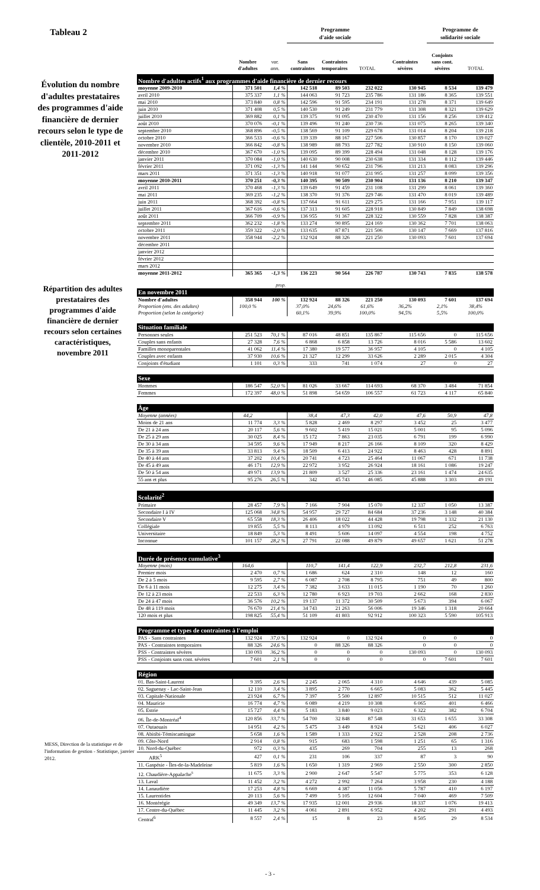Tableau 2
Évolution du nombre d'adultes prestataires des programmes d'aide financière de dernier recours selon le type de clientèle, 2010-2011 et 2011-2012
Répartition des adultes prestataires des programmes d'aide financière de dernier recours selon certaines caractéristiques, novembre 2011
MESS, Direction de la statistique et de l'information de gestion - Statistique, janvier 2012.
| | | | Programme d'aide sociale | | | | Programme de solidarité sociale | |
| --- | --- | --- | --- | --- | --- | --- | --- | --- |
| | Nombre d'adultes | var. ann. | Sans contraintes | Contraintes temporaires | TOTAL | Contraintes sévères | Conjoints sans cont. sévères | TOTAL |
| Nombre d'adultes actifs<sup>1</sup> aux programmes d'aide financière de dernier recours | | | | | | | | |
| moyenne 2009-2010 | 371 501 | 1,4 % | 142 518 | 89 503 | 232 022 | 130 945 | 8 534 | 139 479 |
| avril 2010 | 375 337 | 1,1 % | 144 063 | 91 723 | 235 786 | 131 186 | 8 365 | 139 551 |
| mai 2010 | 373 840 | 0,8 % | 142 596 | 91 595 | 234 191 | 131 278 | 8 371 | 139 649 |
| juin 2010 | 371 408 | 0,5 % | 140 530 | 91 249 | 231 779 | 131 308 | 8 321 | 139 629 |
| juillet 2010 | 369 882 | 0,1 % | 139 375 | 91 095 | 230 470 | 131 156 | 8 256 | 139 412 |
| août 2010 | 370 076 | -0,1 % | 139 496 | 91 240 | 230 736 | 131 075 | 8 265 | 139 340 |
| septembre 2010 | 368 896 | -0,5 % | 138 569 | 91 109 | 229 678 | 131 014 | 8 204 | 139 218 |
| octobre 2010 | 366 533 | -0,6 % | 139 339 | 88 167 | 227 506 | 130 857 | 8 170 | 139 027 |
| novembre 2010 | 366 842 | -0,8 % | 138 989 | 88 793 | 227 782 | 130 910 | 8 150 | 139 060 |
| décembre 2010 | 367 670 | -1,0 % | 139 095 | 89 399 | 228 494 | 131 048 | 8 128 | 139 176 |
| janvier 2011 | 370 084 | -1,0 % | 140 630 | 90 008 | 230 638 | 131 334 | 8 112 | 139 446 |
| février 2011 | 371 092 | -1,3 % | 141 144 | 90 652 | 231 796 | 131 213 | 8 083 | 139 296 |
| mars 2011 | 371 351 | -1,3 % | 140 918 | 91 077 | 231 995 | 131 257 | 8 099 | 139 356 |
| moyenne 2010-2011 | 370 251 | -0,3 % | 140 395 | 90 509 | 230 904 | 131 136 | 8 210 | 139 347 |
| avril 2011 | 370 468 | -1,3 % | 139 649 | 91 459 | 231 108 | 131 299 | 8 061 | 139 360 |
| mai 2011 | 369 235 | -1,2 % | 138 370 | 91 376 | 229 746 | 131 470 | 8 019 | 139 489 |
| juin 2011 | 368 392 | -0,8 % | 137 664 | 91 611 | 229 275 | 131 166 | 7 951 | 139 117 |
| juillet 2011 | 367 616 | -0,6 % | 137 313 | 91 605 | 228 918 | 130 849 | 7 849 | 138 698 |
| août 2011 | 366 709 | -0,9 % | 136 955 | 91 367 | 228 322 | 130 559 | 7 828 | 138 387 |
| septembre 2011 | 362 232 | -1,8 % | 133 274 | 90 895 | 224 169 | 130 362 | 7 701 | 138 063 |
| octobre 2011 | 359 322 | -2,0 % | 133 635 | 87 871 | 221 506 | 130 147 | 7 669 | 137 816 |
| novembre 2011 | 358 944 | -2,2 % | 132 924 | 88 326 | 221 250 | 130 093 | 7 601 | 137 694 |
| décembre 2011 | | | | | | | | |
| janvier 2012 | | | | | | | | |
| février 2012 | | | | | | | | |
| mars 2012 | | | | | | | | |
| moyenne 2011-2012 | 365 365 | -1,3 % | 136 223 | 90 564 | 226 787 | 130 743 | 7 835 | 138 578 |
| | | prop. | | | | | | |
| En novembre 2011 | | | | | | | | |
| Nombre d'adultes | 358 944 | 100 % | 132 924 | 88 326 | 221 250 | 130 093 | 7 601 | 137 694 |
| Proportion (ens. des adultes) | 100,0 % | | 37,0% | 24,6% | 61,6% | 36,2% | 2,1% | 38,4% |
| Proportion (selon la catégorie) | | | 60,1% | 39,9% | 100,0% | 94,5% | 5,5% | 100,0% |
| Situation familiale | | | | | | | | |
| Personnes seules | 251 523 | 70,1 % | 87 016 | 48 851 | 135 867 | 115 656 | 0 | 115 656 |
| Couples sans enfants | 27 328 | 7,6 % | 6 868 | 6 858 | 13 726 | 8 016 | 5 586 | 13 602 |
| Familles monoparentales | 41 062 | 11,4 % | 17 380 | 19 577 | 36 957 | 4 105 | 0 | 4 105 |
| Couples avec enfants | 37 930 | 10,6 % | 21 327 | 12 299 | 33 626 | 2 289 | 2 015 | 4 304 |
| Conjoints d'étudiant | 1 101 | 0,3 % | 333 | 741 | 1 074 | 27 | 0 | 27 |
| Sexe | | | | | | | | |
| Hommes | 186 547 | 52,0 % | 81 026 | 33 667 | 114 693 | 68 370 | 3 484 | 71 854 |
| Femmes | 172 397 | 48,0 % | 51 898 | 54 659 | 106 557 | 61 723 | 4 117 | 65 840 |
| Âge | | | | | | | | |
| Moyenne (années) | 44,2 | | 38,4 | 47,3 | 42,0 | 47,6 | 50,9 | 47,8 |
| Moins de 21 ans | 11 774 | 3,3 % | 5 828 | 2 469 | 8 297 | 3 452 | 25 | 3 477 |
| De 21 à 24 ans | 20 117 | 5,6 % | 9 602 | 5 419 | 15 021 | 5 001 | 95 | 5 096 |
| De 25 à 29 ans | 30 025 | 8,4 % | 15 172 | 7 863 | 23 035 | 6 791 | 199 | 6 990 |
| De 30 à 34 ans | 34 595 | 9,6 % | 17 949 | 8 217 | 26 166 | 8 109 | 320 | 8 429 |
| De 35 à 39 ans | 33 813 | 9,4 % | 18 509 | 6 413 | 24 922 | 8 463 | 428 | 8 891 |
| De 40 à 44 ans | 37 202 | 10,4 % | 20 741 | 4 723 | 25 464 | 11 067 | 671 | 11 738 |
| De 45 à 49 ans | 46 171 | 12,9 % | 22 972 | 3 952 | 26 924 | 18 161 | 1 086 | 19 247 |
| De 50 à 54 ans | 49 971 | 13,9 % | 21 809 | 3 527 | 25 336 | 23 161 | 1 474 | 24 635 |
| 55 ans et plus | 95 276 | 26,5 % | 342 | 45 743 | 46 085 | 45 888 | 3 303 | 49 191 |
| Scolarité<sup>2</sup> | | | | | | | | |
| Primaire | 28 457 | 7,9 % | 7 166 | 7 904 | 15 070 | 12 337 | 1 050 | 13 387 |
| Secondaire I à IV | 125 068 | 34,8 % | 54 957 | 29 727 | 84 684 | 37 236 | 3 148 | 40 384 |
| Secondaire V | 65 558 | 18,3 % | 26 406 | 18 022 | 44 428 | 19 798 | 1 332 | 21 130 |
| Collégiale | 19 855 | 5,5 % | 8 113 | 4 979 | 13 092 | 6 511 | 252 | 6 763 |
| Universitaire | 18 849 | 5,3 % | 8 491 | 5 606 | 14 097 | 4 554 | 198 | 4 752 |
| Inconnue | 101 157 | 28,2 % | 27 791 | 22 088 | 49 879 | 49 657 | 1 621 | 51 278 |
| Durée de présence cumulative<sup>3</sup> | | | | | | | | |
| Moyenne (mois) | 164,6 | | 110,7 | 141,4 | 122,9 | 232,7 | 212,8 | 231,6 |
| Premier mois | 2 470 | 0,7 % | 1 686 | 624 | 2 310 | 148 | 12 | 160 |
| De 2 à 5 mois | 9 595 | 2,7 % | 6 087 | 2 708 | 8 795 | 751 | 49 | 800 |
| De 6 à 11 mois | 12 275 | 3,4 % | 7 382 | 3 633 | 11 015 | 1 190 | 70 | 1 260 |
| De 12 à 23 mois | 22 533 | 6,3 % | 12 780 | 6 923 | 19 703 | 2 662 | 168 | 2 830 |
| De 24 à 47 mois | 36 576 | 10,2 % | 19 137 | 11 372 | 30 509 | 5 673 | 394 | 6 067 |
| De 48 à 119 mois | 76 670 | 21,4 % | 34 743 | 21 263 | 56 006 | 19 346 | 1 318 | 20 664 |
| 120 mois et plus | 198 825 | 55,4 % | 51 109 | 41 803 | 92 912 | 100 323 | 5 590 | 105 913 |
| Programme et types de contraintes à l'emploi | | | | | | | | |
| PAS - Sans contraintes | 132 924 | 37,0 % | 132 924 | 0 | 132 924 | 0 | 0 | 0 |
| PAS - Contraintes temporaires | 88 326 | 24,6 % | 0 | 88 326 | 88 326 | 0 | 0 | 0 |
| PSS - Contraintes sévères | 130 093 | 36,2 % | 0 | 0 | 0 | 130 093 | 0 | 130 093 |
| PSS - Conjoints sans cont. sévères | 7 601 | 2,1 % | 0 | 0 | 0 | 0 | 7 601 | 7 601 |
| Région | | | | | | | | |
| 01. Bas-Saint-Laurent | 9 395 | 2,6 % | 2 245 | 2 065 | 4 310 | 4 646 | 439 | 5 085 |
| 02. Saguenay - Lac-Saint-Jean | 12 110 | 3,4 % | 3 895 | 2 770 | 6 665 | 5 083 | 362 | 5 445 |
| 03. Capitale-Nationale | 23 924 | 6,7 % | 7 397 | 5 500 | 12 897 | 10 515 | 512 | 11 027 |
| 04. Mauricie | 16 774 | 4,7 % | 6 089 | 4 219 | 10 308 | 6 065 | 401 | 6 466 |
| 05. Estrie | 15 727 | 4,4 % | 5 183 | 3 840 | 9 023 | 6 322 | 382 | 6 704 |
| 06. Île-de-Montréal<sup>4</sup> | 120 856 | 33,7 % | 54 700 | 32 848 | 87 548 | 31 653 | 1 655 | 33 308 |
| 07. Outaouais | 14 951 | 4,2 % | 5 475 | 3 449 | 8 924 | 5 621 | 406 | 6 027 |
| 08. Abitibi-Témiscamingue | 5 658 | 1,6 % | 1 589 | 1 333 | 2 922 | 2 528 | 208 | 2 736 |
| 09. Côte-Nord | 2 914 | 0,8 % | 915 | 683 | 1 598 | 1 251 | 65 | 1 316 |
| 10. Nord-du-Québec | 972 | 0,3 % | 435 | 269 | 704 | 255 | 13 | 268 |
| ARK<sup>5</sup> | 427 | 0,1 % | 231 | 106 | 337 | 87 | 3 | 90 |
| 11. Gaspésie - Îles-de-la-Madeleine | 5 819 | 1,6 % | 1 650 | 1 319 | 2 969 | 2 550 | 300 | 2 850 |
| 12. Chaudière-Appalache<sup>s</sup> | 11 675 | 3,3 % | 2 900 | 2 647 | 5 547 | 5 775 | 353 | 6 128 |
| 13. Laval | 11 452 | 3,2 % | 4 272 | 2 992 | 7 264 | 3 958 | 230 | 4 188 |
| 14. Lanaudière | 17 253 | 4,8 % | 6 669 | 4 387 | 11 056 | 5 787 | 410 | 6 197 |
| 15. Laurentides | 20 113 | 5,6 % | 7 499 | 5 105 | 12 604 | 7 040 | 469 | 7 509 |
| 16. Montérégie | 49 349 | 13,7 % | 17 935 | 12 001 | 29 936 | 18 337 | 1 076 | 19 413 |
| 17. Centre-du-Québec | 11 445 | 3,2 % | 4 061 | 2 891 | 6 952 | 4 202 | 291 | 4 493 |
| Central<sup>6</sup> | 8 557 | 2,4 % | 15 | 8 | 23 | 8 505 | 29 | 8 534 |
- 3 -